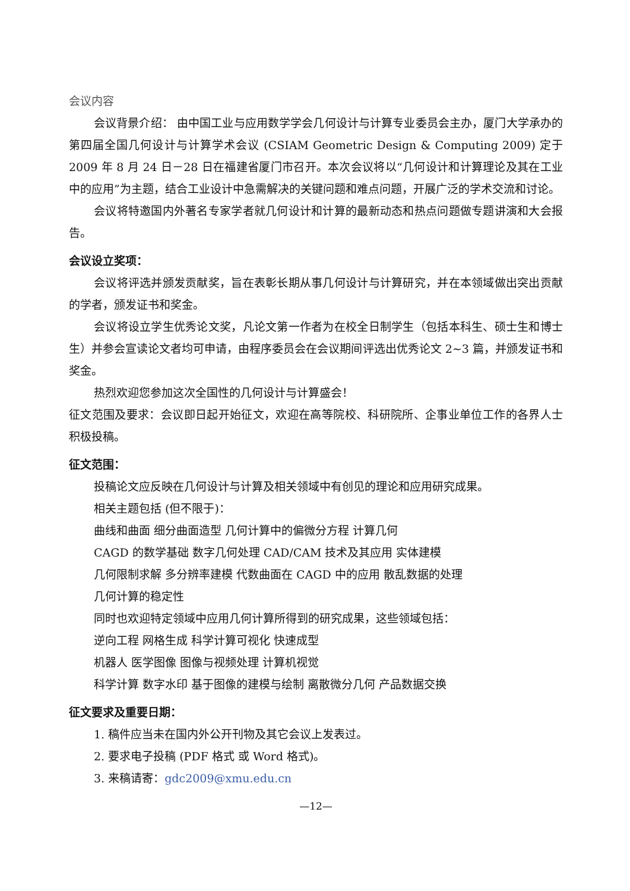会议内容
会议背景介绍： 由中国工业与应用数学学会几何设计与计算专业委员会主办，厦门大学承办的第四届全国几何设计与计算学术会议 (CSIAM Geometric Design & Computing 2009) 定于 2009 年 8 月 24 日－28 日在福建省厦门市召开。本次会议将以“几何设计和计算理论及其在工业中的应用”为主题，结合工业设计中急需解决的关键问题和难点问题，开展广泛的学术交流和讨论。
会议将特邀国内外著名专家学者就几何设计和计算的最新动态和热点问题做专题讲演和大会报告。
会议设立奖项：
会议将评选并颁发贡献奖，旨在表彰长期从事几何设计与计算研究，并在本领域做出突出贡献的学者，颁发证书和奖金。
会议将设立学生优秀论文奖，凡论文第一作者为在校全日制学生（包括本科生、硕士生和博士生）并参会宣读论文者均可申请，由程序委员会在会议期间评选出优秀论文 2~3 篇，并颁发证书和奖金。
热烈欢迎您参加这次全国性的几何设计与计算盛会！
征文范围及要求：会议即日起开始征文，欢迎在高等院校、科研院所、企事业单位工作的各界人士积极投稿。
征文范围：
投稿论文应反映在几何设计与计算及相关领域中有创见的理论和应用研究成果。
相关主题包括 (但不限于)：
曲线和曲面 细分曲面造型 几何计算中的偏微分方程 计算几何
CAGD 的数学基础 数字几何处理 CAD/CAM 技术及其应用 实体建模
几何限制求解 多分辨率建模 代数曲面在 CAGD 中的应用 散乱数据的处理
几何计算的稳定性
同时也欢迎特定领域中应用几何计算所得到的研究成果，这些领域包括：
逆向工程 网格生成 科学计算可视化 快速成型
机器人 医学图像 图像与视频处理 计算机视觉
科学计算 数字水印 基于图像的建模与绘制 离散微分几何 产品数据交换
征文要求及重要日期：
1. 稿件应当未在国内外公开刊物及其它会议上发表过。
2. 要求电子投稿 (PDF 格式 或 Word 格式)。
3. 来稿请寄：gdc2009@xmu.edu.cn
—12—